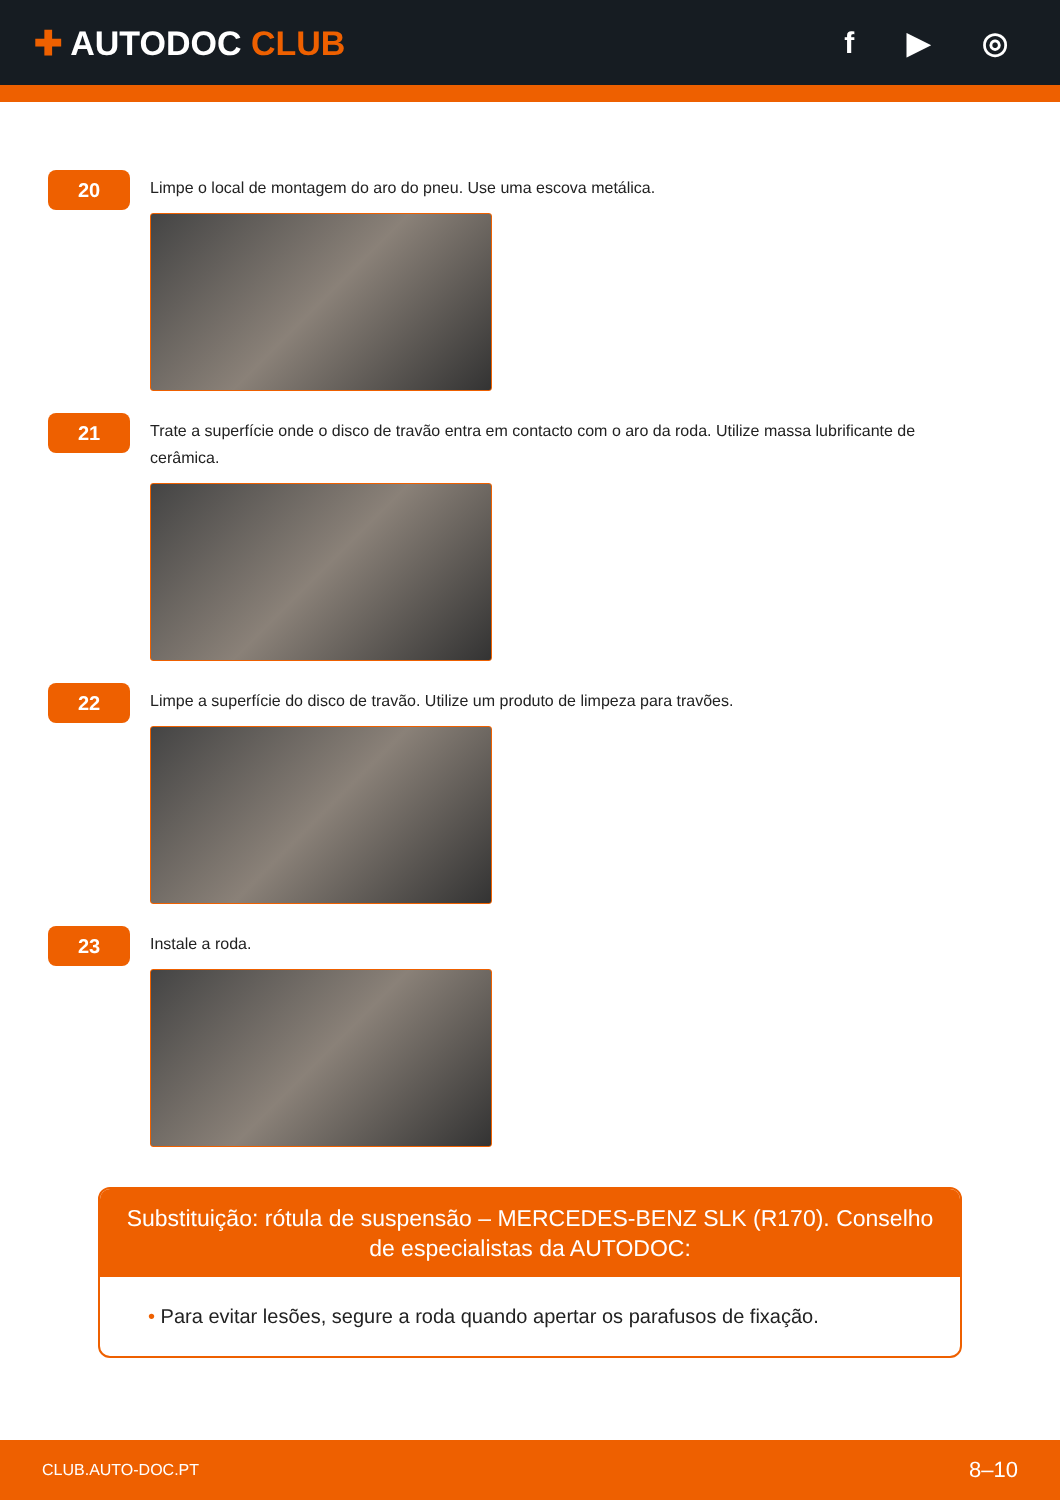✚ AUTODOC CLUB f ▶ ◎
20
Limpe o local de montagem do aro do pneu. Use uma escova metálica.
21
Trate a superfície onde o disco de travão entra em contacto com o aro da roda. Utilize massa lubrificante de cerâmica.
22
Limpe a superfície do disco de travão. Utilize um produto de limpeza para travões.
23
Instale a roda.
Substituição: rótula de suspensão – MERCEDES-BENZ SLK (R170). Conselho de especialistas da AUTODOC:
• Para evitar lesões, segure a roda quando apertar os parafusos de fixação.
CLUB.AUTO-DOC.PT 8–10